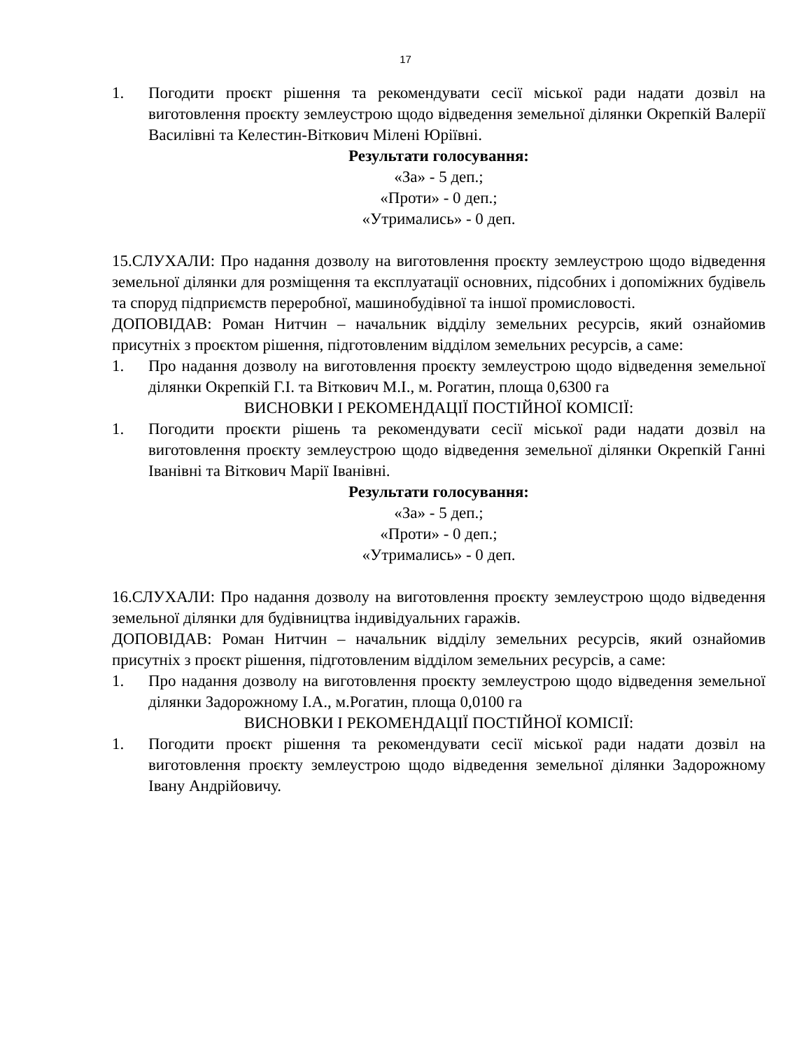17
1. Погодити проєкт рішення та рекомендувати сесії міської ради надати дозвіл на виготовлення проєкту землеустрою щодо відведення земельної ділянки Окрепкій Валерії Василівні та Келестин-Віткович Мілені Юріївні.
Результати голосування:
«За» - 5 деп.;
«Проти» - 0 деп.;
«Утримались» - 0 деп.
15.СЛУХАЛИ: Про надання дозволу на виготовлення проєкту землеустрою щодо відведення земельної ділянки для розміщення та експлуатації основних, підсобних і допоміжних будівель та споруд підприємств переробної, машинобудівної та іншої промисловості.
ДОПОВІДАВ: Роман Нитчин – начальник відділу земельних ресурсів, який ознайомив присутніх з проєктом рішення, підготовленим відділом земельних ресурсів, а саме:
1. Про надання дозволу на виготовлення проєкту землеустрою щодо відведення земельної ділянки Окрепкій Г.І. та Віткович М.І., м. Рогатин, площа 0,6300 га
ВИСНОВКИ І РЕКОМЕНДАЦІЇ ПОСТІЙНОЇ КОМІСІЇ:
1. Погодити проєкти рішень та рекомендувати сесії міської ради надати дозвіл на виготовлення проєкту землеустрою щодо відведення земельної ділянки Окрепкій Ганні Іванівні та Віткович Марії Іванівні.
Результати голосування:
«За» - 5 деп.;
«Проти» - 0 деп.;
«Утримались» - 0 деп.
16.СЛУХАЛИ: Про надання дозволу на виготовлення проєкту землеустрою щодо відведення земельної ділянки для будівництва індивідуальних гаражів.
ДОПОВІДАВ: Роман Нитчин – начальник відділу земельних ресурсів, який ознайомив присутніх з проєкт рішення, підготовленим відділом земельних ресурсів, а саме:
1. Про надання дозволу на виготовлення проєкту землеустрою щодо відведення земельної ділянки Задорожному І.А., м.Рогатин, площа 0,0100 га
ВИСНОВКИ І РЕКОМЕНДАЦІЇ ПОСТІЙНОЇ КОМІСІЇ:
1. Погодити проєкт рішення та рекомендувати сесії міської ради надати дозвіл на виготовлення проєкту землеустрою щодо відведення земельної ділянки Задорожному Івану Андрійовичу.